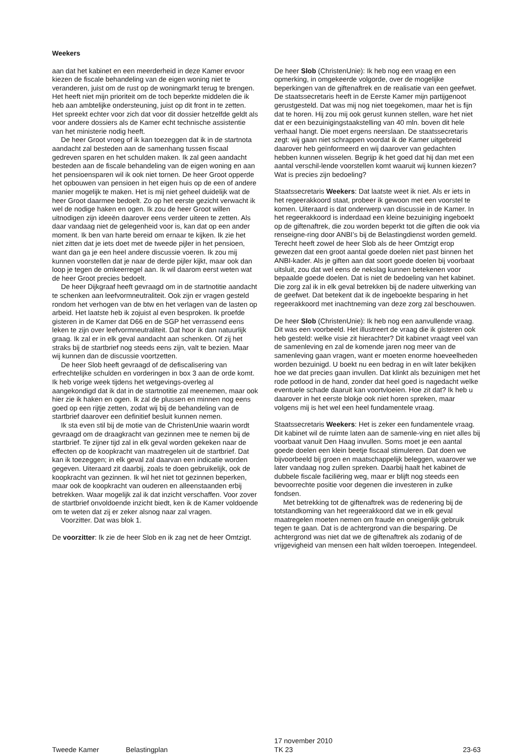Weekers
aan dat het kabinet en een meerderheid in deze Kamer ervoor kiezen de fiscale behandeling van de eigen woning niet te veranderen, juist om de rust op de woningmarkt terug te brengen. Het heeft niet mijn prioriteit om de toch beperkte middelen die ik heb aan ambtelijke ondersteuning, juist op dit front in te zetten. Het spreekt echter voor zich dat voor dit dossier hetzelfde geldt als voor andere dossiers als de Kamer echt technische assistentie van het ministerie nodig heeft.
De heer Groot vroeg of ik kan toezeggen dat ik in de startnota aandacht zal besteden aan de samenhang tussen fiscaal gedreven sparen en het schulden maken. Ik zal geen aandacht besteden aan de fiscale behandeling van de eigen woning en aan het pensioensparen wil ik ook niet tornen. De heer Groot opperde het opbouwen van pensioen in het eigen huis op de een of andere manier mogelijk te maken. Het is mij niet geheel duidelijk wat de heer Groot daarmee bedoelt. Zo op het eerste gezicht verwacht ik wel de nodige haken en ogen. Ik zou de heer Groot willen uitnodigen zijn ideeën daarover eens verder uiteen te zetten. Als daar vandaag niet de gelegenheid voor is, kan dat op een ander moment. Ik ben van harte bereid om ernaar te kijken. Ik zie het niet zitten dat je iets doet met de tweede pijler in het pensioen, want dan ga je een heel andere discussie voeren. Ik zou mij kunnen voorstellen dat je naar de derde pijler kijkt, maar ook dan loop je tegen de omkeerregel aan. Ik wil daarom eerst weten wat de heer Groot precies bedoelt.
De heer Dijkgraaf heeft gevraagd om in de startnotitie aandacht te schenken aan leefvormneutraliteit. Ook zijn er vragen gesteld rondom het verhogen van de btw en het verlagen van de lasten op arbeid. Het laatste heb ik zojuist al even besproken. Ik proefde gisteren in de Kamer dat D66 en de SGP het verrassend eens leken te zijn over leefvormneutraliteit. Dat hoor ik dan natuurlijk graag. Ik zal er in elk geval aandacht aan schenken. Of zij het straks bij de startbrief nog steeds eens zijn, valt te bezien. Maar wij kunnen dan de discussie voortzetten.
De heer Slob heeft gevraagd of de defiscalisering van erfrechtelijke schulden en vorderingen in box 3 aan de orde komt. Ik heb vorige week tijdens het wetgevings-overleg al aangekondigd dat ik dat in de startnotitie zal meenemen, maar ook hier zie ik haken en ogen. Ik zal de plussen en minnen nog eens goed op een rijtje zetten, zodat wij bij de behandeling van de startbrief daarover een definitief besluit kunnen nemen.
Ik sta even stil bij de motie van de ChristenUnie waarin wordt gevraagd om de draagkracht van gezinnen mee te nemen bij de startbrief. Te zijner tijd zal in elk geval worden gekeken naar de effecten op de koopkracht van maatregelen uit de startbrief. Dat kan ik toezeggen; in elk geval zal daarvan een indicatie worden gegeven. Uiteraard zit daarbij, zoals te doen gebruikelijk, ook de koopkracht van gezinnen. Ik wil het niet tot gezinnen beperken, maar ook de koopkracht van ouderen en alleenstaanden erbij betrekken. Waar mogelijk zal ik dat inzicht verschaffen. Voor zover de startbrief onvoldoende inzicht biedt, ken ik de Kamer voldoende om te weten dat zij er zeker alsnog naar zal vragen.
Voorzitter. Dat was blok 1.
De voorzitter: Ik zie de heer Slob en ik zag net de heer Omtzigt.
De heer Slob (ChristenUnie): Ik heb nog een vraag en een opmerking, in omgekeerde volgorde, over de mogelijke beperkingen van de giftenaftrek en de realisatie van een geefwet. De staatssecretaris heeft in de Eerste Kamer mijn partijgenoot gerustgesteld. Dat was mij nog niet toegekomen, maar het is fijn dat te horen. Hij zou mij ook gerust kunnen stellen, ware het niet dat er een bezuinigingstaakstelling van 40 mln. boven dit hele verhaal hangt. Die moet ergens neerslaan. De staatssecretaris zegt: wij gaan niet schrappen voordat ik de Kamer uitgebreid daarover heb geïnformeerd en wij daarover van gedachten hebben kunnen wisselen. Begrijp ik het goed dat hij dan met een aantal verschil-lende voorstellen komt waaruit wij kunnen kiezen? Wat is precies zijn bedoeling?
Staatssecretaris Weekers: Dat laatste weet ik niet. Als er iets in het regeerakkoord staat, probeer ik gewoon met een voorstel te komen. Uiteraard is dat onderwerp van discussie in de Kamer. In het regeerakkoord is inderdaad een kleine bezuiniging ingeboekt op de giftenaftrek, die zou worden beperkt tot die giften die ook via renseigne-ring door ANBI’s bij de Belastingdienst worden gemeld. Terecht heeft zowel de heer Slob als de heer Omtzigt erop gewezen dat een groot aantal goede doelen niet past binnen het ANBI-kader. Als je giften aan dat soort goede doelen bij voorbaat uitsluit, zou dat wel eens de nekslag kunnen betekenen voor bepaalde goede doelen. Dat is niet de bedoeling van het kabinet. Die zorg zal ik in elk geval betrekken bij de nadere uitwerking van de geefwet. Dat betekent dat ik de ingeboekte besparing in het regeerakkoord met inachtneming van deze zorg zal beschouwen.
De heer Slob (ChristenUnie): Ik heb nog een aanvullende vraag. Dit was een voorbeeld. Het illustreert de vraag die ik gisteren ook heb gesteld: welke visie zit hierachter? Dit kabinet vraagt veel van de samenleving en zal de komende jaren nog meer van de samenleving gaan vragen, want er moeten enorme hoeveelheden worden bezuinigd. U boekt nu een bedrag in en wilt later bekijken hoe we dat precies gaan invullen. Dat klinkt als bezuinigen met het rode potlood in de hand, zonder dat heel goed is nagedacht welke eventuele schade daaruit kan voortvloeien. Hoe zit dat? Ik heb u daarover in het eerste blokje ook niet horen spreken, maar volgens mij is het wel een heel fundamentele vraag.
Staatssecretaris Weekers: Het is zeker een fundamentele vraag. Dit kabinet wil de ruimte laten aan de samenle-ving en niet alles bij voorbaat vanuit Den Haag invullen. Soms moet je een aantal goede doelen een klein beetje fiscaal stimuleren. Dat doen we bijvoorbeeld bij groen en maatschappelijk beleggen, waarover we later vandaag nog zullen spreken. Daarbij haalt het kabinet de dubbele fiscale faciliëring weg, maar er blijft nog steeds een bevoorrechte positie voor degenen die investeren in zulke fondsen.
Met betrekking tot de giftenaftrek was de redenering bij de totstandkoming van het regeerakkoord dat we in elk geval maatregelen moeten nemen om fraude en oneigenlijk gebruik tegen te gaan. Dat is de achtergrond van die besparing. De achtergrond was niet dat we de giftenaftrek als zodanig of de vrijgevigheid van mensen een halt wilden toeroepen. Integendeel.
Tweede Kamer
Belastingplan
17 november 2010
TK 23
23-63